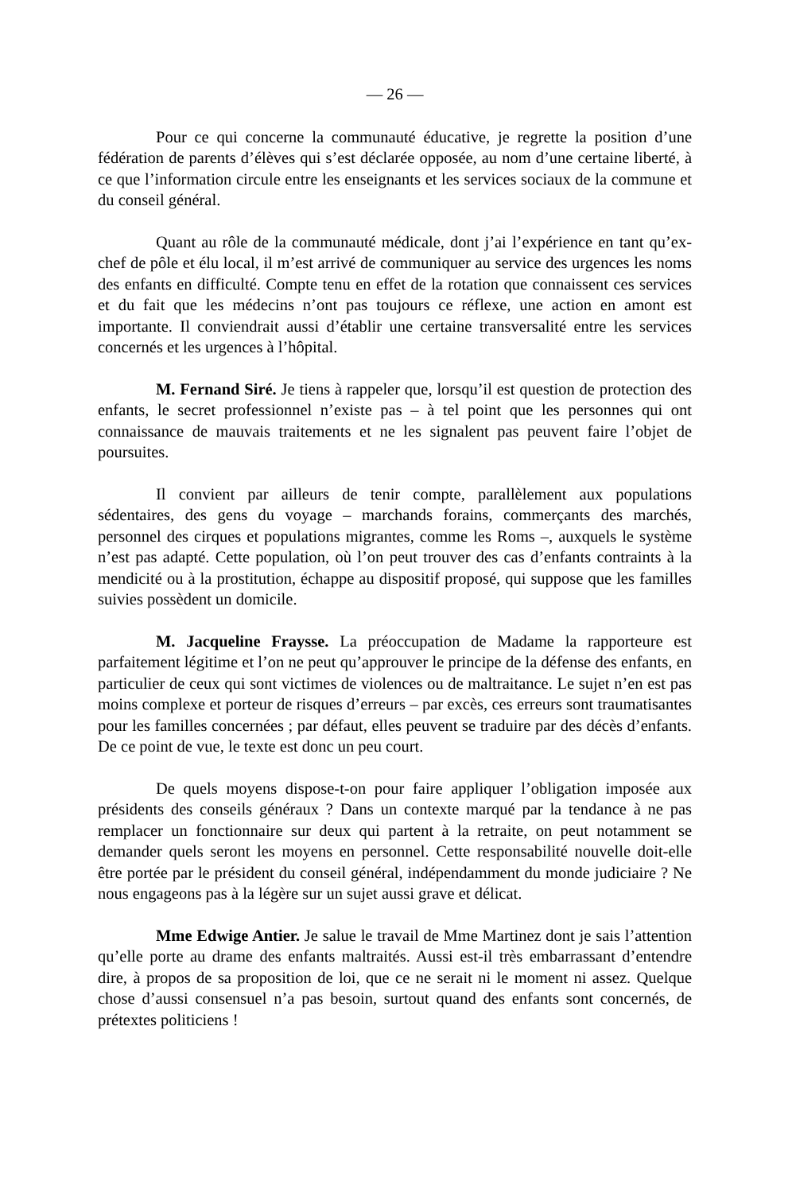— 26 —
Pour ce qui concerne la communauté éducative, je regrette la position d’une fédération de parents d’élèves qui s’est déclarée opposée, au nom d’une certaine liberté, à ce que l’information circule entre les enseignants et les services sociaux de la commune et du conseil général.
Quant au rôle de la communauté médicale, dont j’ai l’expérience en tant qu’ex-chef de pôle et élu local, il m’est arrivé de communiquer au service des urgences les noms des enfants en difficulté. Compte tenu en effet de la rotation que connaissent ces services et du fait que les médecins n’ont pas toujours ce réflexe, une action en amont est importante. Il conviendrait aussi d’établir une certaine transversalité entre les services concernés et les urgences à l’hôpital.
M. Fernand Siré. Je tiens à rappeler que, lorsqu’il est question de protection des enfants, le secret professionnel n’existe pas – à tel point que les personnes qui ont connaissance de mauvais traitements et ne les signalent pas peuvent faire l’objet de poursuites.
Il convient par ailleurs de tenir compte, parallèlement aux populations sédentaires, des gens du voyage – marchands forains, commerçants des marchés, personnel des cirques et populations migrantes, comme les Roms –, auxquels le système n’est pas adapté. Cette population, où l’on peut trouver des cas d’enfants contraints à la mendicité ou à la prostitution, échappe au dispositif proposé, qui suppose que les familles suivies possèdent un domicile.
M. Jacqueline Fraysse. La préoccupation de Madame la rapporteure est parfaitement légitime et l’on ne peut qu’approuver le principe de la défense des enfants, en particulier de ceux qui sont victimes de violences ou de maltraitance. Le sujet n’en est pas moins complexe et porteur de risques d’erreurs – par excès, ces erreurs sont traumatisantes pour les familles concernées ; par défaut, elles peuvent se traduire par des décès d’enfants. De ce point de vue, le texte est donc un peu court.
De quels moyens dispose-t-on pour faire appliquer l’obligation imposée aux présidents des conseils généraux ? Dans un contexte marqué par la tendance à ne pas remplacer un fonctionnaire sur deux qui partent à la retraite, on peut notamment se demander quels seront les moyens en personnel. Cette responsabilité nouvelle doit-elle être portée par le président du conseil général, indépendamment du monde judiciaire ? Ne nous engageons pas à la légère sur un sujet aussi grave et délicat.
Mme Edwige Antier. Je salue le travail de Mme Martinez dont je sais l’attention qu’elle porte au drame des enfants maltraités. Aussi est-il très embarrassant d’entendre dire, à propos de sa proposition de loi, que ce ne serait ni le moment ni assez. Quelque chose d’aussi consensuel n’a pas besoin, surtout quand des enfants sont concernés, de prétextes politiciens !